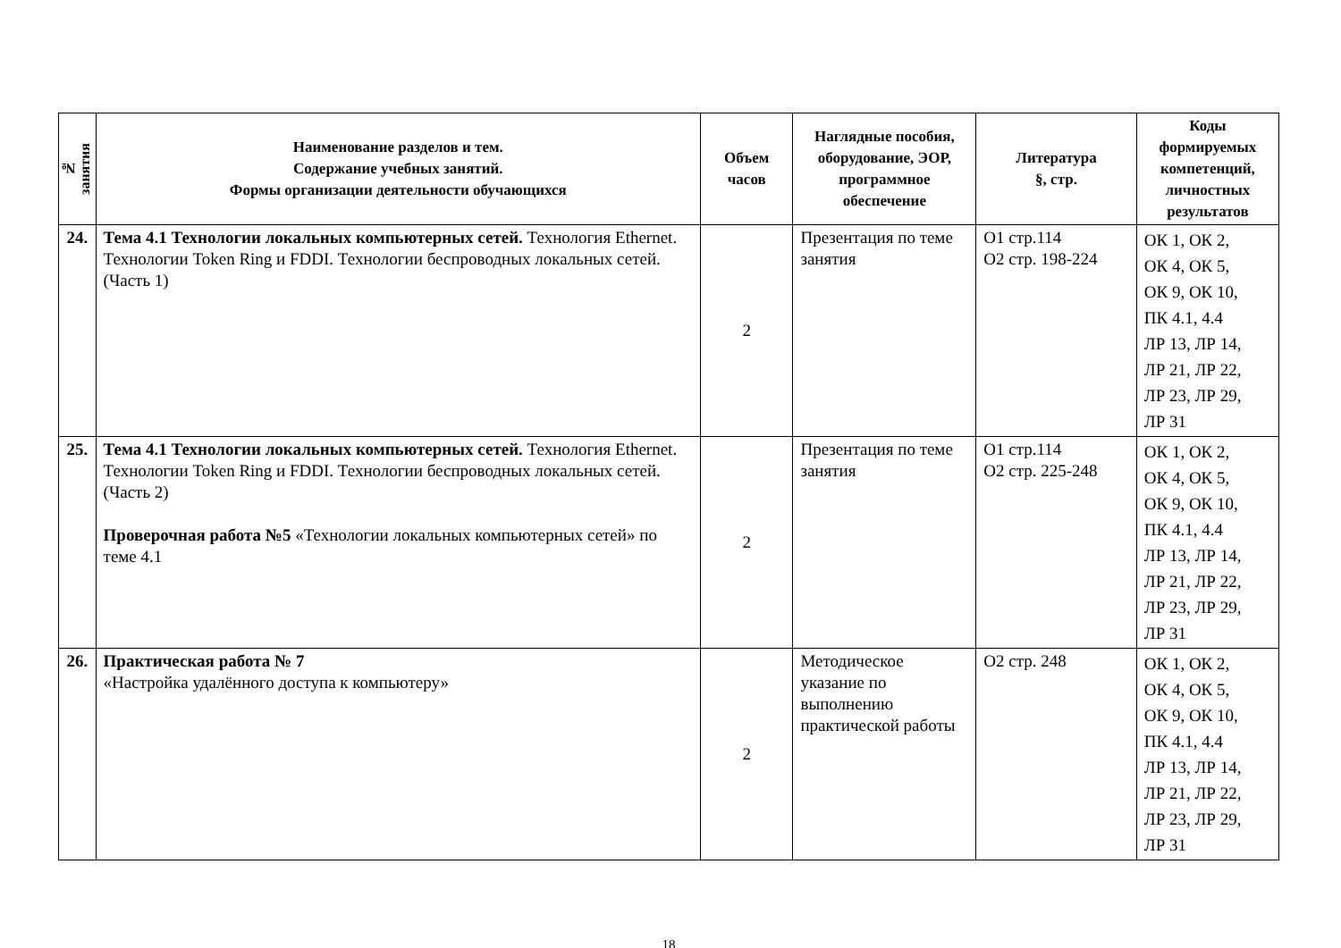| № занятия | Наименование разделов и тем. Содержание учебных занятий. Формы организации деятельности обучающихся | Объем часов | Наглядные пособия, оборудование, ЭОР, программное обеспечение | Литература §, стр. | Коды формируемых компетенций, личностных результатов |
| --- | --- | --- | --- | --- | --- |
| 24. | Тема 4.1 Технологии локальных компьютерных сетей. Технология Ethernet. Технологии Token Ring и FDDI. Технологии беспроводных локальных сетей. (Часть 1) | 2 | Презентация по теме занятия | О1 стр.114 О2 стр. 198-224 | ОК 1, ОК 2, ОК 4, ОК 5, ОК 9, ОК 10, ПК 4.1, 4.4 ЛР 13, ЛР 14, ЛР 21, ЛР 22, ЛР 23, ЛР 29, ЛР 31 |
| 25. | Тема 4.1 Технологии локальных компьютерных сетей. Технология Ethernet. Технологии Token Ring и FDDI. Технологии беспроводных локальных сетей. (Часть 2) Проверочная работа №5 «Технологии локальных компьютерных сетей» по теме 4.1 | 2 | Презентация по теме занятия | О1 стр.114 О2 стр. 225-248 | ОК 1, ОК 2, ОК 4, ОК 5, ОК 9, ОК 10, ПК 4.1, 4.4 ЛР 13, ЛР 14, ЛР 21, ЛР 22, ЛР 23, ЛР 29, ЛР 31 |
| 26. | Практическая работа № 7 «Настройка удалённого доступа к компьютеру» | 2 | Методическое указание по выполнению практической работы | О2 стр. 248 | ОК 1, ОК 2, ОК 4, ОК 5, ОК 9, ОК 10, ПК 4.1, 4.4 ЛР 13, ЛР 14, ЛР 21, ЛР 22, ЛР 23, ЛР 29, ЛР 31 |
18